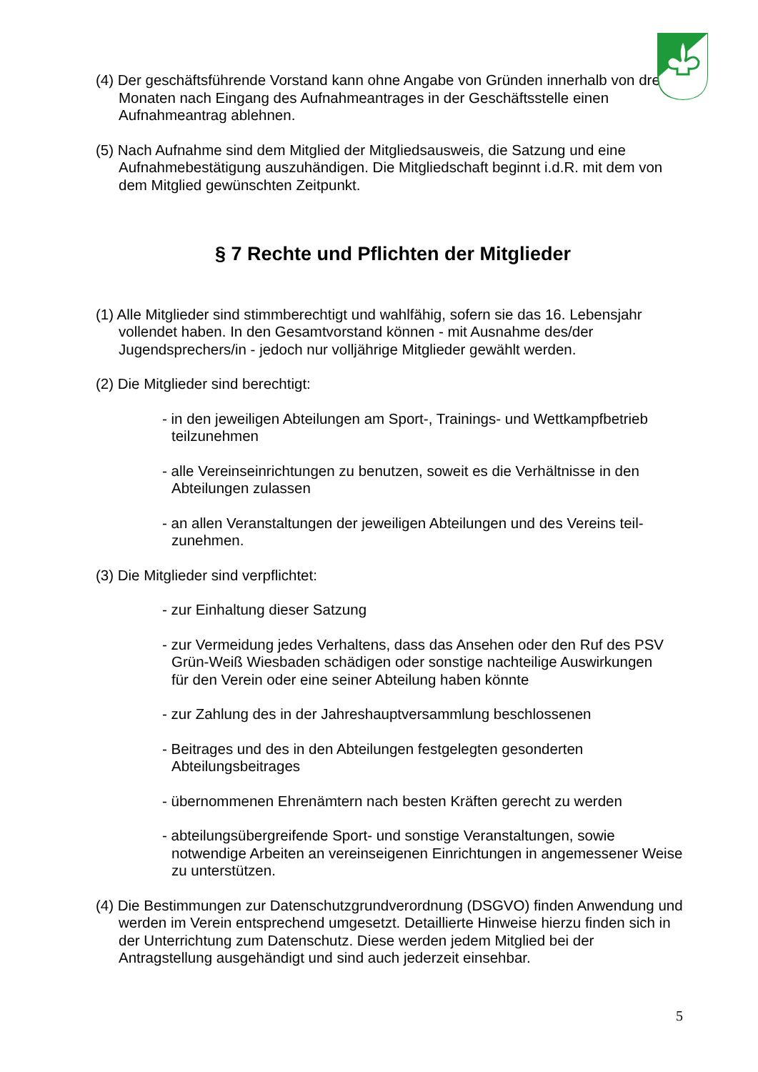(4) Der geschäftsführende Vorstand kann ohne Angabe von Gründen innerhalb von drei Monaten nach Eingang des Aufnahmeantrages in der Geschäftsstelle einen Aufnahmeantrag ablehnen.
(5) Nach Aufnahme sind dem Mitglied der Mitgliedsausweis, die Satzung und eine Aufnahmebestätigung auszuhändigen. Die Mitgliedschaft beginnt i.d.R. mit dem von dem Mitglied gewünschten Zeitpunkt.
§ 7 Rechte und Pflichten der Mitglieder
(1) Alle Mitglieder sind stimmberechtigt und wahlfähig, sofern sie das 16. Lebensjahr vollendet haben. In den Gesamtvorstand können - mit Ausnahme des/der Jugendsprechers/in - jedoch nur volljährige Mitglieder gewählt werden.
(2) Die Mitglieder sind berechtigt:
- in den jeweiligen Abteilungen am Sport-, Trainings- und Wettkampfbetrieb teilzunehmen
- alle Vereinseinrichtungen zu benutzen, soweit es die Verhältnisse in den Abteilungen zulassen
- an allen Veranstaltungen der jeweiligen Abteilungen und des Vereins teil-zunehmen.
(3) Die Mitglieder sind verpflichtet:
- zur Einhaltung dieser Satzung
- zur Vermeidung jedes Verhaltens, dass das Ansehen oder den Ruf des PSV Grün-Weiß Wiesbaden schädigen oder sonstige nachteilige Auswirkungen
für den Verein oder eine seiner Abteilung haben könnte
- zur Zahlung des in der Jahreshauptversammlung beschlossenen
- Beitrages und des in den Abteilungen festgelegten gesonderten Abteilungsbeitrages
- übernommenen Ehrenämtern nach besten Kräften gerecht zu werden
- abteilungsübergreifende Sport- und sonstige Veranstaltungen, sowie notwendige Arbeiten an vereinseigenen Einrichtungen in angemessener Weise zu unterstützen.
(4) Die Bestimmungen zur Datenschutzgrundverordnung (DSGVO) finden Anwendung und werden im Verein entsprechend umgesetzt. Detaillierte Hinweise hierzu finden sich in der Unterrichtung zum Datenschutz. Diese werden jedem Mitglied bei der Antragstellung ausgehändigt und sind auch jederzeit einsehbar.
5